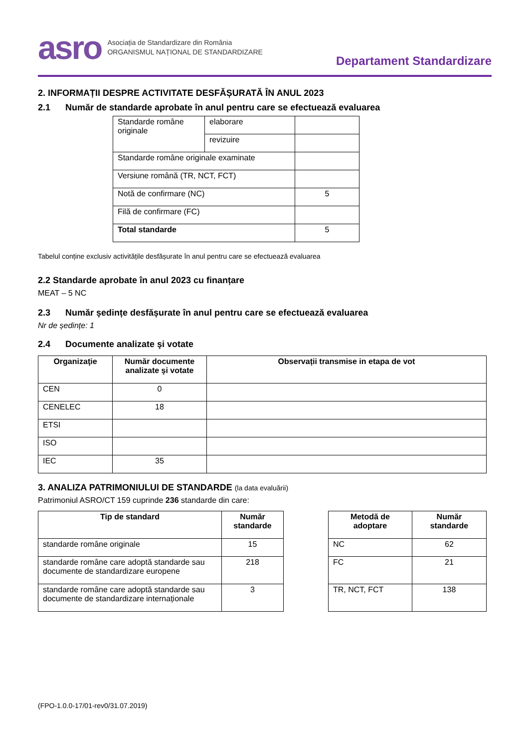asro
Asociația de Standardizare din România
ORGANISMUL NAȚIONAL DE STANDARDIZARE
Departament Standardizare
2. INFORMAȚII DESPRE ACTIVITATE DESFĂȘURATĂ ÎN ANUL 2023
2.1 Număr de standarde aprobate în anul pentru care se efectuează evaluarea
| Standarde române originale | elaborare | |
| | revizuire | |
| Standarde române originale examinate | | |
| Versiune română (TR, NCT, FCT) | | |
| Notă de confirmare (NC) | | 5 |
| Filă de confirmare (FC) | | |
| Total standarde | | 5 |
Tabelul conține exclusiv activitățile desfășurate în anul pentru care se efectuează evaluarea
2.2 Standarde aprobate în anul 2023 cu finanțare
MEAT – 5 NC
2.3 Număr ședințe desfășurate în anul pentru care se efectuează evaluarea
Nr de ședințe: 1
2.4 Documente analizate şi votate
| Organizaţie | Număr documente analizate şi votate | Observații transmise in etapa de vot |
| --- | --- | --- |
| CEN | 0 | |
| CENELEC | 18 | |
| ETSI | | |
| ISO | | |
| IEC | 35 | |
3. ANALIZA PATRIMONIULUI DE STANDARDE (la data evaluării)
Patrimoniul ASRO/CT 159 cuprinde 236 standarde din care:
| Tip de standard | Număr standarde |
| --- | --- |
| standarde române originale | 15 |
| standarde române care adoptă standarde sau documente de standardizare europene | 218 |
| standarde române care adoptă standarde sau documente de standardizare internaționale | 3 |
| Metodă de adoptare | Număr standarde |
| --- | --- |
| NC | 62 |
| FC | 21 |
| TR, NCT, FCT | 138 |
(FPO-1.0.0-17/01-rev0/31.07.2019)